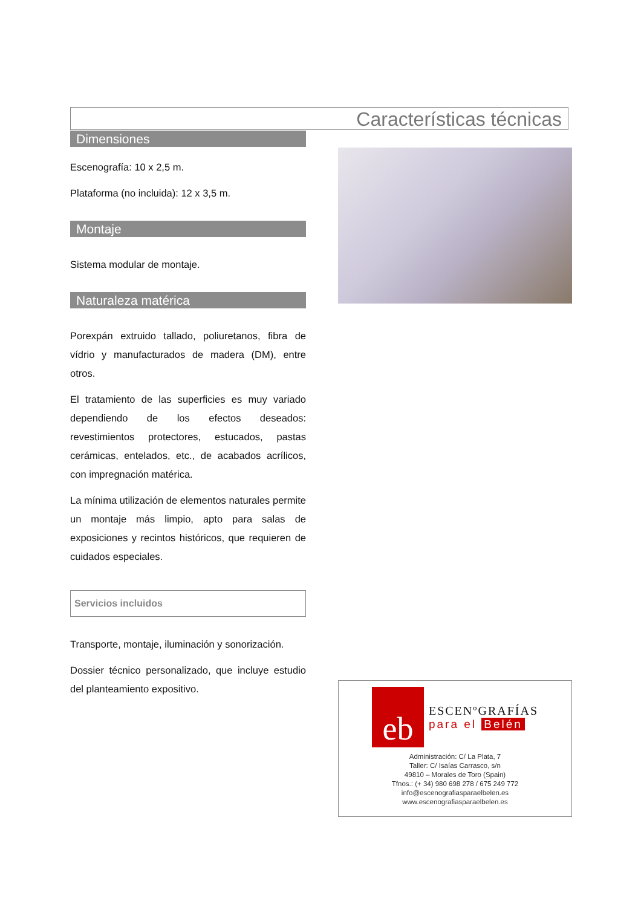Características técnicas
Dimensiones
Escenografía: 10 x 2,5 m.
Plataforma (no incluida): 12 x 3,5 m.
Montaje
Sistema modular de montaje.
Naturaleza matérica
Porexpán extruido tallado, poliuretanos, fibra de vídrio y manufacturados de madera (DM), entre otros.
El tratamiento de las superficies es muy variado dependiendo de los efectos deseados: revestimientos protectores, estucados, pastas cerámicas, entelados, etc., de acabados acrílicos, con impregnación matérica.
La mínima utilización de elementos naturales permite un montaje más limpio, apto para salas de exposiciones y recintos históricos, que requieren de cuidados especiales.
Servicios incluidos
Transporte, montaje, iluminación y sonorización.
Dossier técnico personalizado, que incluye estudio del planteamiento expositivo.
eb
ESCENºGRAFÍAS
para el Belén
Administración: C/ La Plata, 7
Taller: C/ Isaías Carrasco, s/n
49810 – Morales de Toro (Spain)
Tfnos.: (+ 34) 980 698 278 / 675 249 772
info@escenografiasparaelbelen.es
www.escenografiasparaelbelen.es